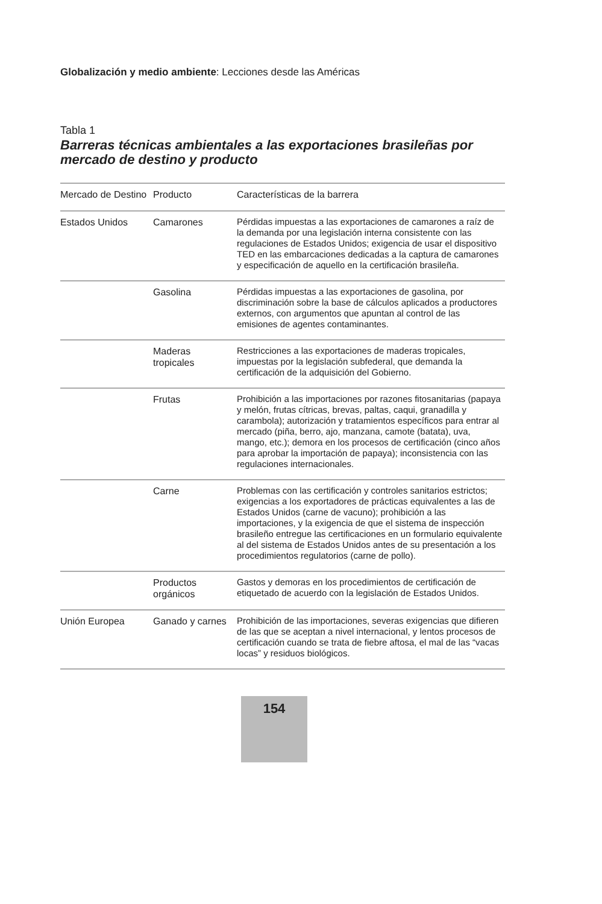Globalización y medio ambiente: Lecciones desde las Américas
Tabla 1
Barreras técnicas ambientales a las exportaciones brasileñas por mercado de destino y producto
| Mercado de Destino | Producto | Características de la barrera |
| --- | --- | --- |
| Estados Unidos | Camarones | Pérdidas impuestas a las exportaciones de camarones a raíz de la demanda por una legislación interna consistente con las regulaciones de Estados Unidos; exigencia de usar el dispositivo TED en las embarcaciones dedicadas a la captura de camarones y especificación de aquello en la certificación brasileña. |
| | Gasolina | Pérdidas impuestas a las exportaciones de gasolina, por discriminación sobre la base de cálculos aplicados a productores externos, con argumentos que apuntan al control de las emisiones de agentes contaminantes. |
| | Maderas tropicales | Restricciones a las exportaciones de maderas tropicales, impuestas por la legislación subfederal, que demanda la certificación de la adquisición del Gobierno. |
| | Frutas | Prohibición a las importaciones por razones fitosanitarias (papaya y melón, frutas cítricas, brevas, paltas, caqui, granadilla y carambola); autorización y tratamientos específicos para entrar al mercado (piña, berro, ajo, manzana, camote (batata), uva, mango, etc.); demora en los procesos de certificación (cinco años para aprobar la importación de papaya); inconsistencia con las regulaciones internacionales. |
| | Carne | Problemas con las certificación y controles sanitarios estrictos; exigencias a los exportadores de prácticas equivalentes a las de Estados Unidos (carne de vacuno); prohibición a las importaciones, y la exigencia de que el sistema de inspección brasileño entregue las certificaciones en un formulario equivalente al del sistema de Estados Unidos antes de su presentación a los procedimientos regulatorios (carne de pollo). |
| | Productos orgánicos | Gastos y demoras en los procedimientos de certificación de etiquetado de acuerdo con la legislación de Estados Unidos. |
| Unión Europea | Ganado y carnes | Prohibición de las importaciones, severas exigencias que difieren de las que se aceptan a nivel internacional, y lentos procesos de certificación cuando se trata de fiebre aftosa, el mal de las “vacas locas” y residuos biológicos. |
154